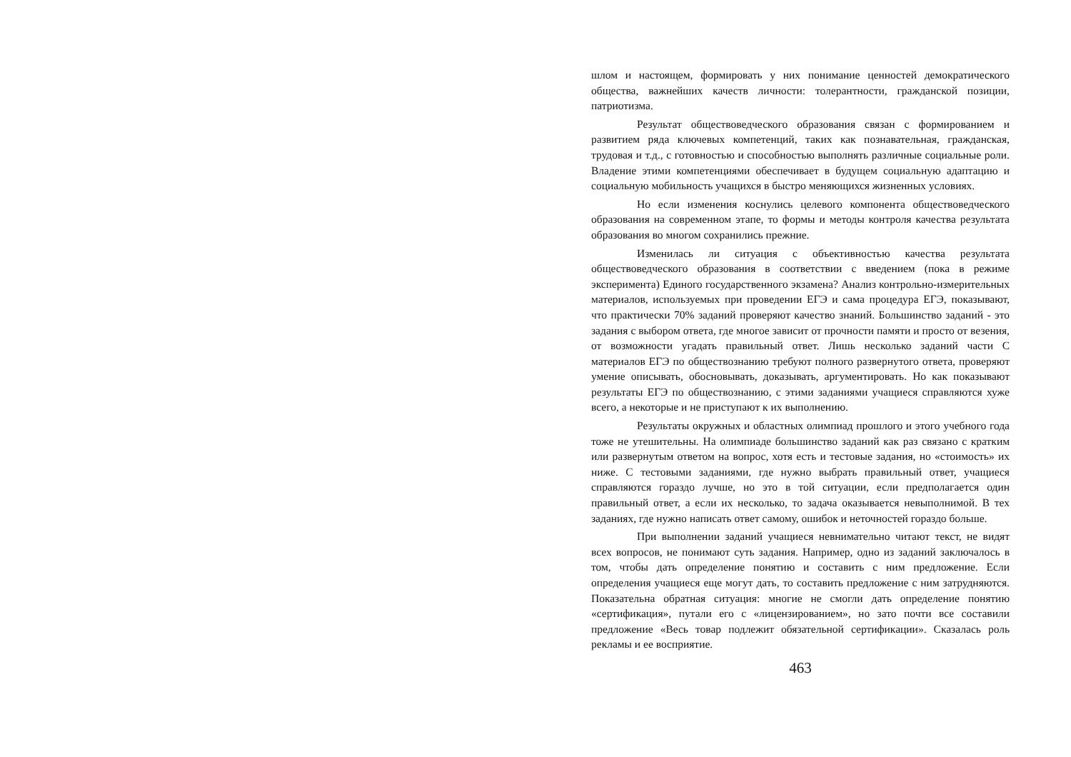шлом и настоящем, формировать у них понимание ценностей демократического общества, важнейших качеств личности: толерантности, гражданской позиции, патриотизма.
Результат обществоведческого образования связан с формированием и развитием ряда ключевых компетенций, таких как познавательная, гражданская, трудовая и т.д., с готовностью и способностью выполнять различные социальные роли. Владение этими компетенциями обеспечивает в будущем социальную адаптацию и социальную мобильность учащихся в быстро меняющихся жизненных условиях.
Но если изменения коснулись целевого компонента обществоведческого образования на современном этапе, то формы и методы контроля качества результата образования во многом сохранились прежние.
Изменилась ли ситуация с объективностью качества результата обществоведческого образования в соответствии с введением (пока в режиме эксперимента) Единого государственного экзамена? Анализ контрольно-измерительных материалов, используемых при проведении ЕГЭ и сама процедура ЕГЭ, показывают, что практически 70% заданий проверяют качество знаний. Большинство заданий - это задания с выбором ответа, где многое зависит от прочности памяти и просто от везения, от возможности угадать правильный ответ. Лишь несколько заданий части С материалов ЕГЭ по обществознанию требуют полного развернутого ответа, проверяют умение описывать, обосновывать, доказывать, аргументировать. Но как показывают результаты ЕГЭ по обществознанию, с этими заданиями учащиеся справляются хуже всего, а некоторые и не приступают к их выполнению.
Результаты окружных и областных олимпиад прошлого и этого учебного года тоже не утешительны. На олимпиаде большинство заданий как раз связано с кратким или развернутым ответом на вопрос, хотя есть и тестовые задания, но «стоимость» их ниже. С тестовыми заданиями, где нужно выбрать правильный ответ, учащиеся справляются гораздо лучше, но это в той ситуации, если предполагается один правильный ответ, а если их несколько, то задача оказывается невыполнимой. В тех заданиях, где нужно написать ответ самому, ошибок и неточностей гораздо больше.
При выполнении заданий учащиеся невнимательно читают текст, не видят всех вопросов, не понимают суть задания. Например, одно из заданий заключалось в том, чтобы дать определение понятию и составить с ним предложение. Если определения учащиеся еще могут дать, то составить предложение с ним затрудняются. Показательна обратная ситуация: многие не смогли дать определение понятию «сертификация», путали его с «лицензированием», но зато почти все составили предложение «Весь товар подлежит обязательной сертификации». Сказалась роль рекламы и ее восприятие.
463